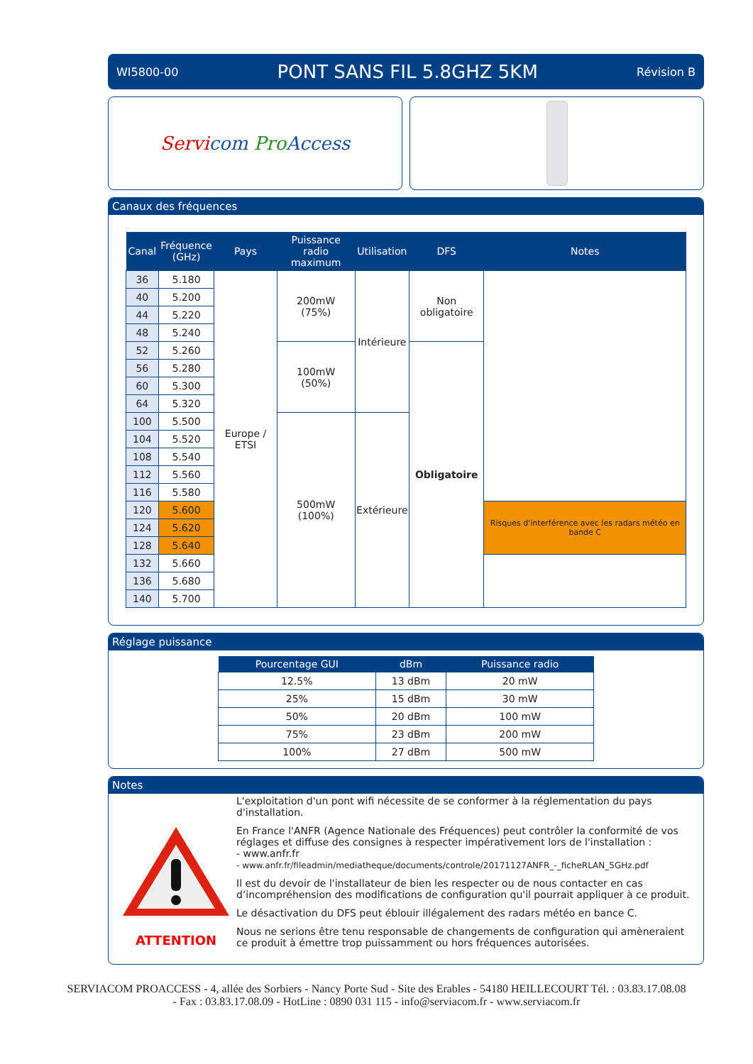WI5800-00 PONT SANS FIL 5.8GHZ 5KM Révision B
Servicom Pro Access
Canaux des fréquences
| Canal | Fréquence (GHz) | Pays | Puissance radio maximum | Utilisation | DFS | Notes |
| --- | --- | --- | --- | --- | --- | --- |
| 36 | 5.180 | Europe / ETSI | 200mW (75%) | Intérieure | Non obligatoire | |
| 40 | 5.200 | | | | | |
| 44 | 5.220 | | | | | |
| 48 | 5.240 | | | | | |
| 52 | 5.260 | | 100mW (50%) | | Obligatoire | |
| 56 | 5.280 | | | | | |
| 60 | 5.300 | | | | | |
| 64 | 5.320 | | | | | |
| 100 | 5.500 | | 500mW (100%) | Extérieure | | |
| 104 | 5.520 | | | | | |
| 108 | 5.540 | | | | | |
| 112 | 5.560 | | | | | |
| 116 | 5.580 | | | | | |
| 120 | 5.600 | | | | | Risques d'interférence avec les radars météo en bande C |
| 124 | 5.620 | | | | | |
| 128 | 5.640 | | | | | |
| 132 | 5.660 | | | | | |
| 136 | 5.680 | | | | | |
| 140 | 5.700 | | | | | |
Réglage puissance
| Pourcentage GUI | dBm | Puissance radio |
| --- | --- | --- |
| 12.5% | 13 dBm | 20 mW |
| 25% | 15 dBm | 30 mW |
| 50% | 20 dBm | 100 mW |
| 75% | 23 dBm | 200 mW |
| 100% | 27 dBm | 500 mW |
Notes
ATTENTION
L'exploitation d'un pont wifi nécessite de se conformer à la réglementation du pays d'installation.
En France l'ANFR (Agence Nationale des Fréquences) peut contrôler la conformité de vos réglages et diffuse des consignes à respecter impérativement lors de l'installation :
- www.anfr.fr
- www.anfr.fr/fileadmin/mediatheque/documents/controle/20171127ANFR_-_ficheRLAN_5GHz.pdf
Il est du devoir de l'installateur de bien les respecter ou de nous contacter en cas d’incompréhension des modifications de configuration qu'il pourrait appliquer à ce produit.
Le désactivation du DFS peut éblouir illégalement des radars météo en bance C.
Nous ne serions être tenu responsable de changements de configuration qui amèneraient ce produit à émettre trop puissamment ou hors fréquences autorisées.
SERVIACOM PROACCESS - 4, allée des Sorbiers - Nancy Porte Sud - Site des Erables - 54180 HEILLECOURT Tél. : 03.83.17.08.08
- Fax : 03.83.17.08.09 - HotLine : 0890 031 115 - info@serviacom.fr - www.serviacom.fr